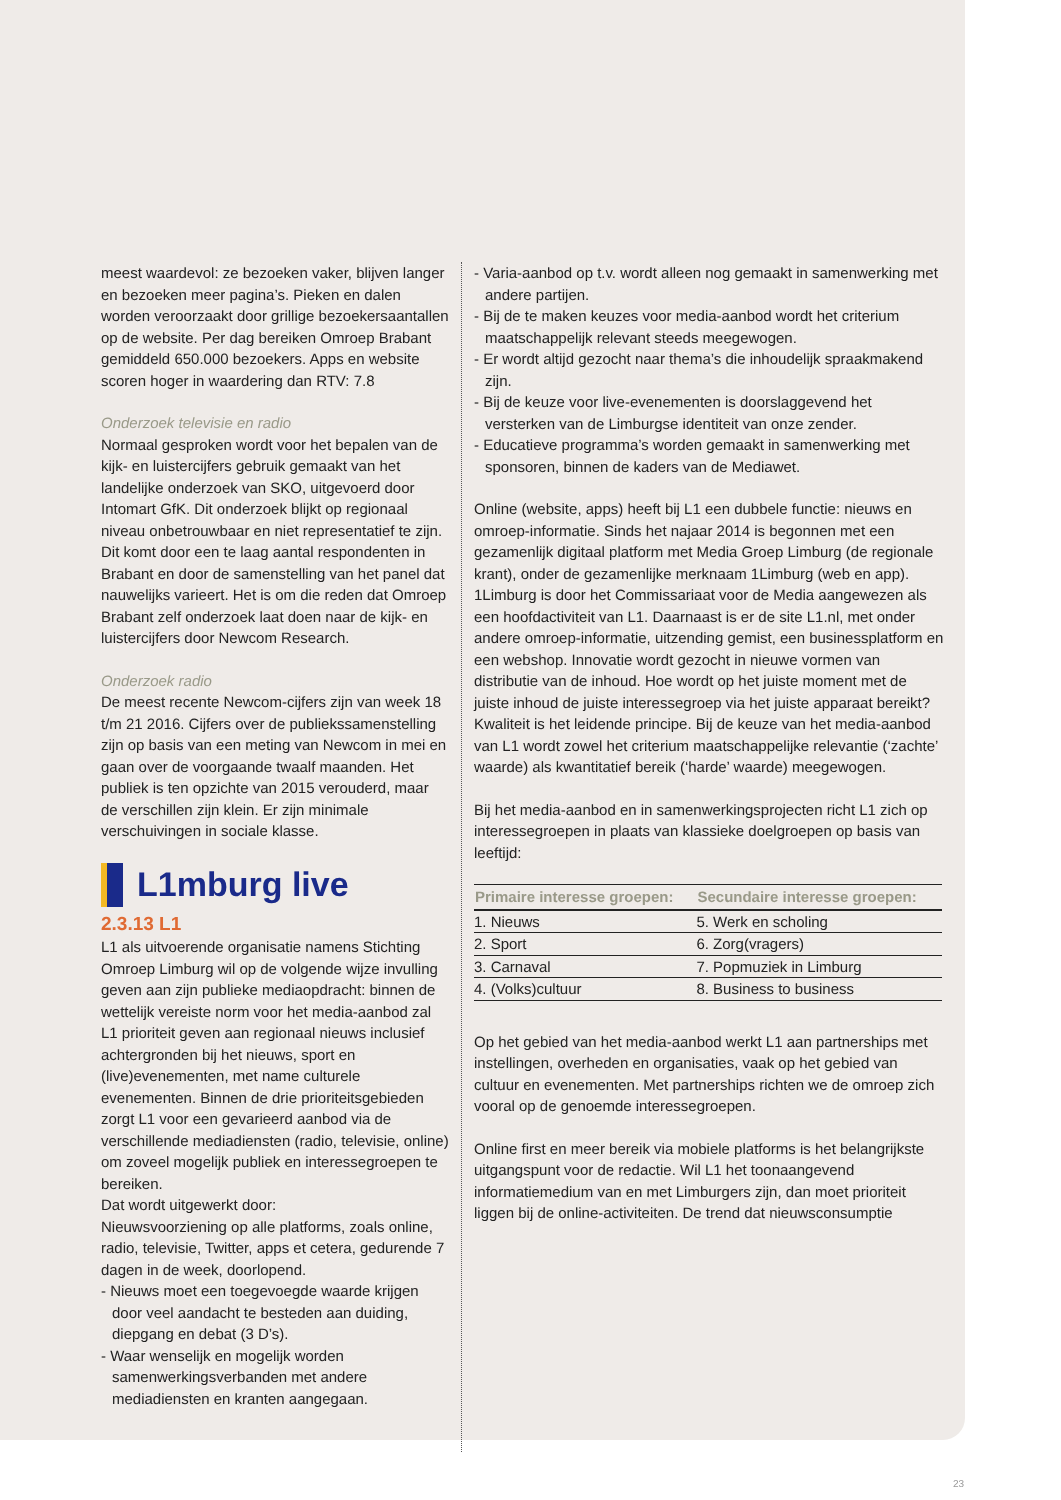meest waardevol: ze bezoeken vaker, blijven langer en bezoeken meer pagina’s. Pieken en dalen worden veroorzaakt door grillige bezoekersaantallen op de website. Per dag bereiken Omroep Brabant gemiddeld 650.000 bezoekers. Apps en website scoren hoger in waardering dan RTV: 7.8
Onderzoek televisie en radio
Normaal gesproken wordt voor het bepalen van de kijk- en luistercijfers gebruik gemaakt van het landelijke onderzoek van SKO, uitgevoerd door Intomart GfK. Dit onderzoek blijkt op regionaal niveau onbetrouwbaar en niet representatief te zijn. Dit komt door een te laag aantal respondenten in Brabant en door de samenstelling van het panel dat nauwelijks varieert. Het is om die reden dat Omroep Brabant zelf onderzoek laat doen naar de kijk- en luistercijfers door Newcom Research.
Onderzoek radio
De meest recente Newcom-cijfers zijn van week 18 t/m 21 2016. Cijfers over de publiekssamenstelling zijn op basis van een meting van Newcom in mei en gaan over de voorgaande twaalf maanden. Het publiek is ten opzichte van 2015 verouderd, maar de verschillen zijn klein. Er zijn minimale verschuivingen in sociale klasse.
L1mburg live
2.3.13 L1
L1 als uitvoerende organisatie namens Stichting Omroep Limburg wil op de volgende wijze invulling geven aan zijn publieke mediaopdracht: binnen de wettelijk vereiste norm voor het media-aanbod zal L1 prioriteit geven aan regionaal nieuws inclusief achtergronden bij het nieuws, sport en (live)evenementen, met name culturele evenementen. Binnen de drie prioriteitsgebieden zorgt L1 voor een gevarieerd aanbod via de verschillende mediadiensten (radio, televisie, online) om zoveel mogelijk publiek en interessegroepen te bereiken.
Dat wordt uitgewerkt door:
Nieuwsvoorziening op alle platforms, zoals online, radio, televisie, Twitter, apps et cetera, gedurende 7 dagen in de week, doorlopend.
- Nieuws moet een toegevoegde waarde krijgen door veel aandacht te besteden aan duiding, diepgang en debat (3 D’s).
- Waar wenselijk en mogelijk worden samenwerkingsverbanden met andere mediadiensten en kranten aangegaan.
- Varia-aanbod op t.v. wordt alleen nog gemaakt in samenwerking met andere partijen.
- Bij de te maken keuzes voor media-aanbod wordt het criterium maatschappelijk relevant steeds meegewogen.
- Er wordt altijd gezocht naar thema’s die inhoudelijk spraakmakend zijn.
- Bij de keuze voor live-evenementen is doorslaggevend het versterken van de Limburgse identiteit van onze zender.
- Educatieve programma’s worden gemaakt in samenwerking met sponsoren, binnen de kaders van de Mediawet.
Online (website, apps) heeft bij L1 een dubbele functie: nieuws en omroep-informatie. Sinds het najaar 2014 is begonnen met een gezamenlijk digitaal platform met Media Groep Limburg (de regionale krant), onder de gezamenlijke merknaam 1Limburg (web en app). 1Limburg is door het Commissariaat voor de Media aangewezen als een hoofdactiviteit van L1. Daarnaast is er de site L1.nl, met onder andere omroep-informatie, uitzending gemist, een businessplatform en een webshop. Innovatie wordt gezocht in nieuwe vormen van distributie van de inhoud. Hoe wordt op het juiste moment met de juiste inhoud de juiste interessegroep via het juiste apparaat bereikt? Kwaliteit is het leidende principe. Bij de keuze van het media-aanbod van L1 wordt zowel het criterium maatschappelijke relevantie (‘zachte’ waarde) als kwantitatief bereik (‘harde’ waarde) meegewogen.
Bij het media-aanbod en in samenwerkingsprojecten richt L1 zich op interessegroepen in plaats van klassieke doelgroepen op basis van leeftijd:
| Primaire interesse groepen: | Secundaire interesse groepen: |
| --- | --- |
| 1. Nieuws | 5. Werk en scholing |
| 2. Sport | 6. Zorg(vragers) |
| 3. Carnaval | 7. Popmuziek in Limburg |
| 4. (Volks)cultuur | 8. Business to business |
Op het gebied van het media-aanbod werkt L1 aan partnerships met instellingen, overheden en organisaties, vaak op het gebied van cultuur en evenementen. Met partnerships richten we de omroep zich vooral op de genoemde interessegroepen.
Online first en meer bereik via mobiele platforms is het belangrijkste uitgangspunt voor de redactie. Wil L1 het toonaangevend informatiemedium van en met Limburgers zijn, dan moet prioriteit liggen bij de online-activiteiten. De trend dat nieuwsconsumptie
23